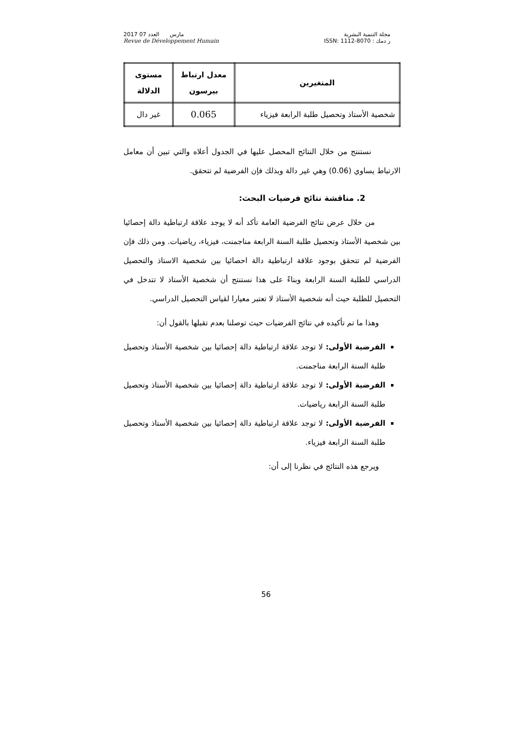2017 مارس العدد 07
Revue de Développement Humain
مجلة التنمية البشرية
ر دمك : ISSN: 1112-8070
| المتغيرين | معدل ارتباط بيرسون | مستوى الدلالة |
| --- | --- | --- |
| شخصية الأستاذ وتحصيل طلبة الرابعة فيزياء | 0.065 | غير دال |
نستنتج من خلال النتائج المحصل عليها في الجدول أعلاه والتي تبين أن معامل الارتباط يساوي (0.06) وهي غير دالة وبذلك فإن الفرضية لم تتحقق.
2. مناقشة نتائج فرضيات البحث:
من خلال عرض نتائج الفرضية العامة تأكد أنه لا يوجد علاقة ارتباطية دالة إحصائيا بين شخصية الأستاذ وتحصيل طلبة السنة الرابعة مناجمنت، فيزياء، رياضيات. ومن ذلك فإن الفرضية لم تتحقق بوجود علاقة ارتباطية دالة احصائيا بين شخصية الاستاذ والتحصيل الدراسي للطلبة السنة الرابعة وبناءً على هذا نستنتج أن شخصية الأستاذ لا تتدخل في التحصيل للطلبة حيث أنه شخصية الأستاذ لا تعتبر معيارا لقياس التحصيل الدراسي.
وهذا ما تم تأكيده في نتائج الفرضيات حيث توصلنا بعدم تقبلها بالقول أن:
الفرضية الأولى: لا توجد علاقة ارتباطية دالة إحصائيا بين شخصية الأستاذ وتحصيل طلبة السنة الرابعة مناجمنت.
الفرضية الأولى: لا توجد علاقة ارتباطية دالة إحصائيا بين شخصية الأستاذ وتحصيل طلبة السنة الرابعة رياضيات.
الفرضية الأولى: لا توجد علاقة ارتباطية دالة إحصائيا بين شخصية الأستاذ وتحصيل طلبة السنة الرابعة فيزياء.
ويرجع هذه النتائج في نظرنا إلى أن:
56